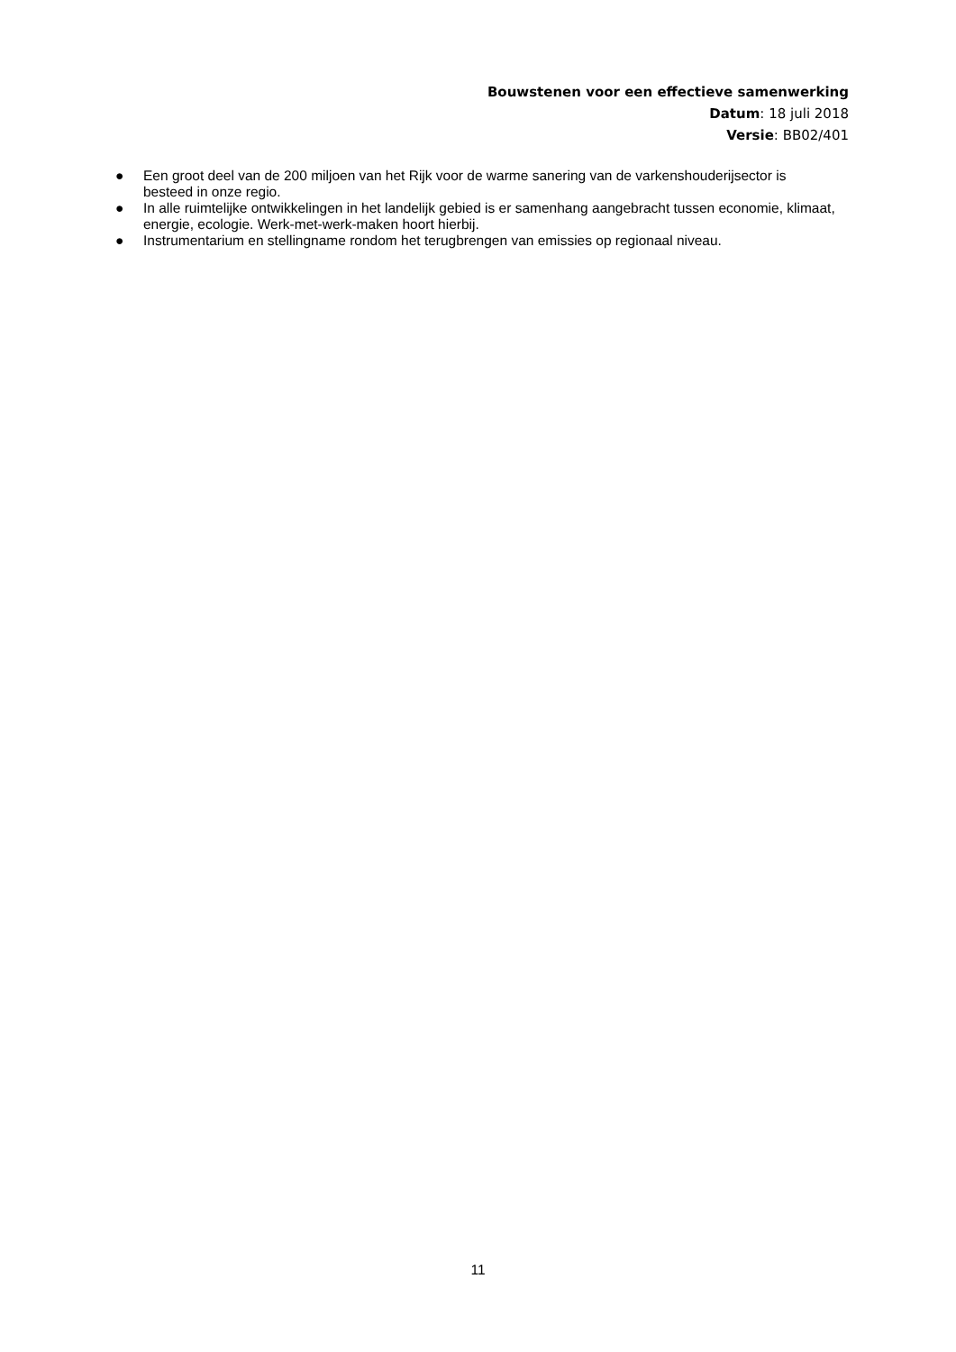Bouwstenen voor een effectieve samenwerking
Datum: 18 juli 2018
Versie: BB02/401
● Een groot deel van de 200 miljoen van het Rijk voor de warme sanering van de varkenshouderijsector is besteed in onze regio.
● In alle ruimtelijke ontwikkelingen in het landelijk gebied is er samenhang aangebracht tussen economie, klimaat, energie, ecologie. Werk-met-werk-maken hoort hierbij.
● Instrumentarium en stellingname rondom het terugbrengen van emissies op regionaal niveau.
11